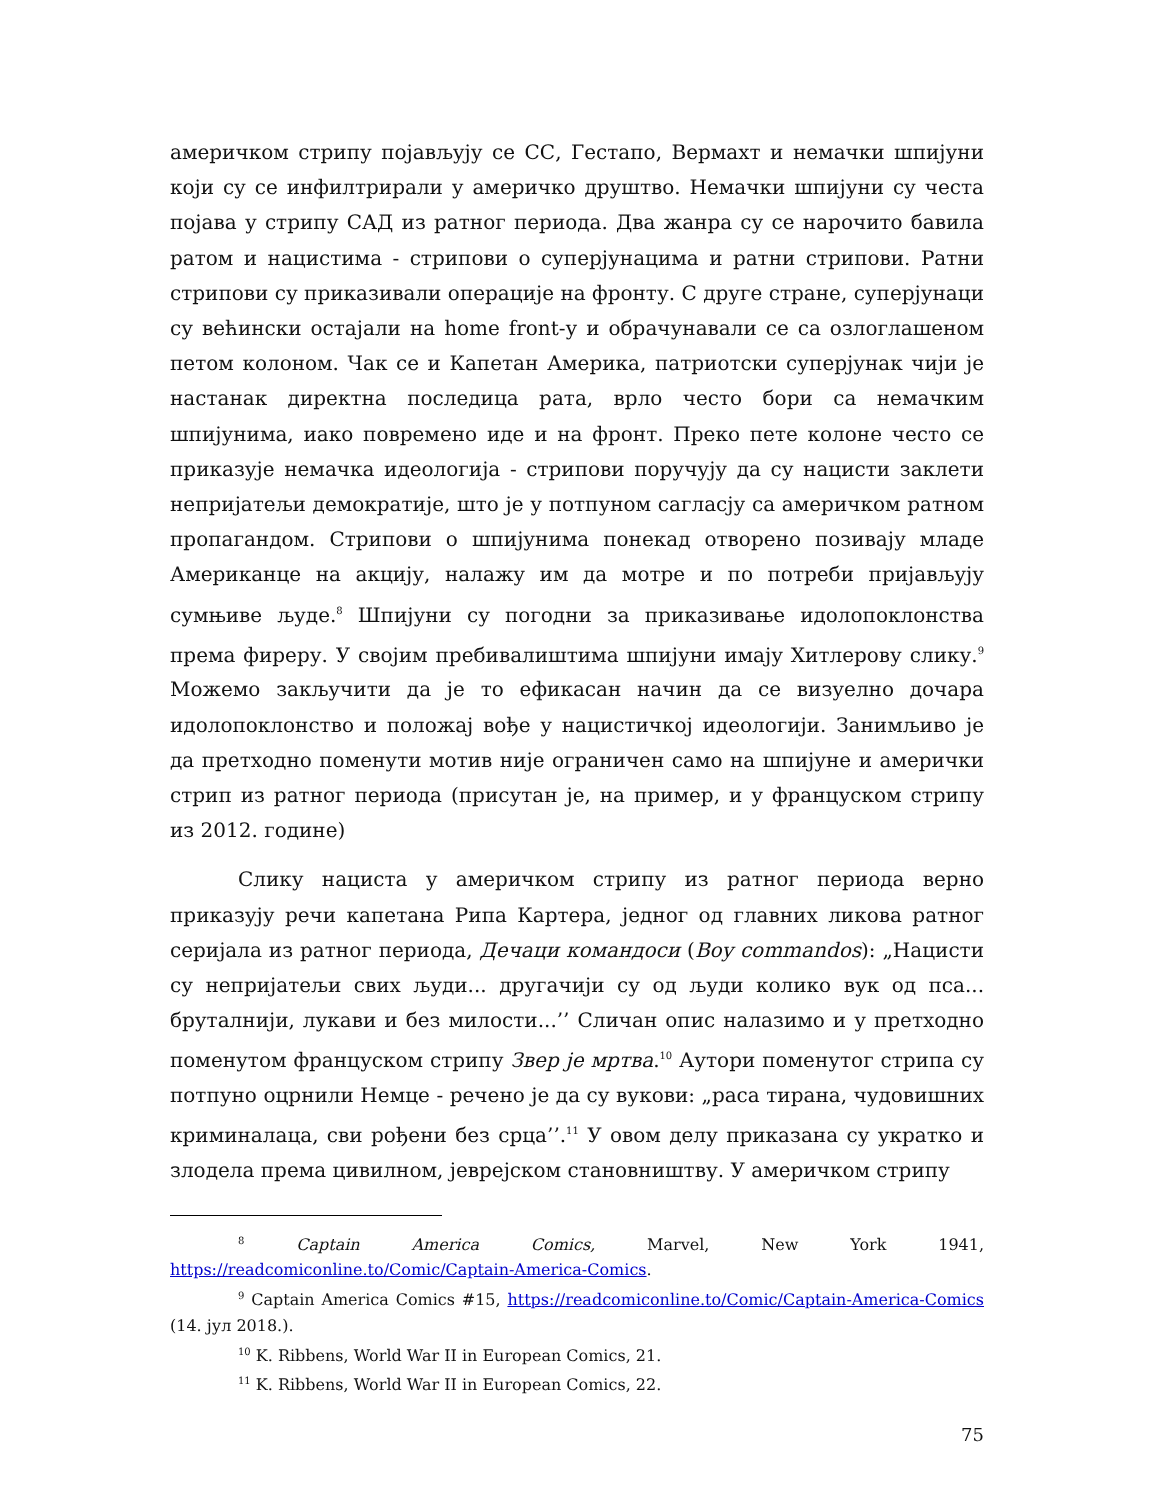америчком стрипу појављују се СС, Гестапо, Вермахт и немачки шпијуни који су се инфилтрирали у америчко друштво. Немачки шпијуни су честа појава у стрипу САД из ратног периода. Два жанра су се нарочито бавила ратом и нацистима - стрипови о суперјунацима и ратни стрипови. Ратни стрипови су приказивали операције на фронту. С друге стране, суперјунаци су већински остајали на home front-у и обрачунавали се са озлоглашеном петом колоном. Чак се и Капетан Америка, патриотски суперјунак чији је настанак директна последица рата, врло често бори са немачким шпијунима, иако повремено иде и на фронт. Преко пете колоне често се приказује немачка идеологија - стрипови поручују да су нацисти заклети непријатељи демократије, што је у потпуном сагласју са америчком ратном пропагандом. Стрипови о шпијунима понекад отворено позивају младе Американце на акцију, налажу им да мотре и по потреби пријављују сумњиве људе.<sup>8</sup> Шпијуни су погодни за приказивање идолопоклонства према фиреру. У својим пребивалиштима шпијуни имају Хитлерову слику.<sup>9</sup> Можемо закључити да је то ефикасан начин да се визуелно дочара идолопоклонство и положај вође у нацистичкој идеологији. Занимљиво је да претходно поменути мотив није ограничен само на шпијуне и амерички стрип из ратног периода (присутан је, на пример, и у француском стрипу из 2012. године)
Слику нациста у америчком стрипу из ратног периода верно приказују речи капетана Рипа Картера, једног од главних ликова ратног серијала из ратног периода, Дечаци командоси (Boy commandos): „Нацисти су непријатељи свих људи... другачији су од људи колико вук од пса... бруталнији, лукави и без милости...’’ Сличан опис налазимо и у претходно поменутом француском стрипу Звер је мртва.<sup>10</sup> Аутори поменутог стрипа су потпуно оцрнили Немце - речено је да су вукови: „раса тирана, чудовишних криминалаца, сви рођени без срца’’.<sup>11</sup> У овом делу приказана су укратко и злодела према цивилном, јеврејском становништву. У америчком стрипу
<sup>8</sup> Captain America Comics, Marvel, New York 1941, https://readcomiconline.to/Comic/Captain-America-Comics.
<sup>9</sup> Captain America Comics #15, https://readcomiconline.to/Comic/Captain-America-Comics (14. јул 2018.).
<sup>10</sup> K. Ribbens, World War II in European Comics, 21.
<sup>11</sup> K. Ribbens, World War II in European Comics, 22.
75